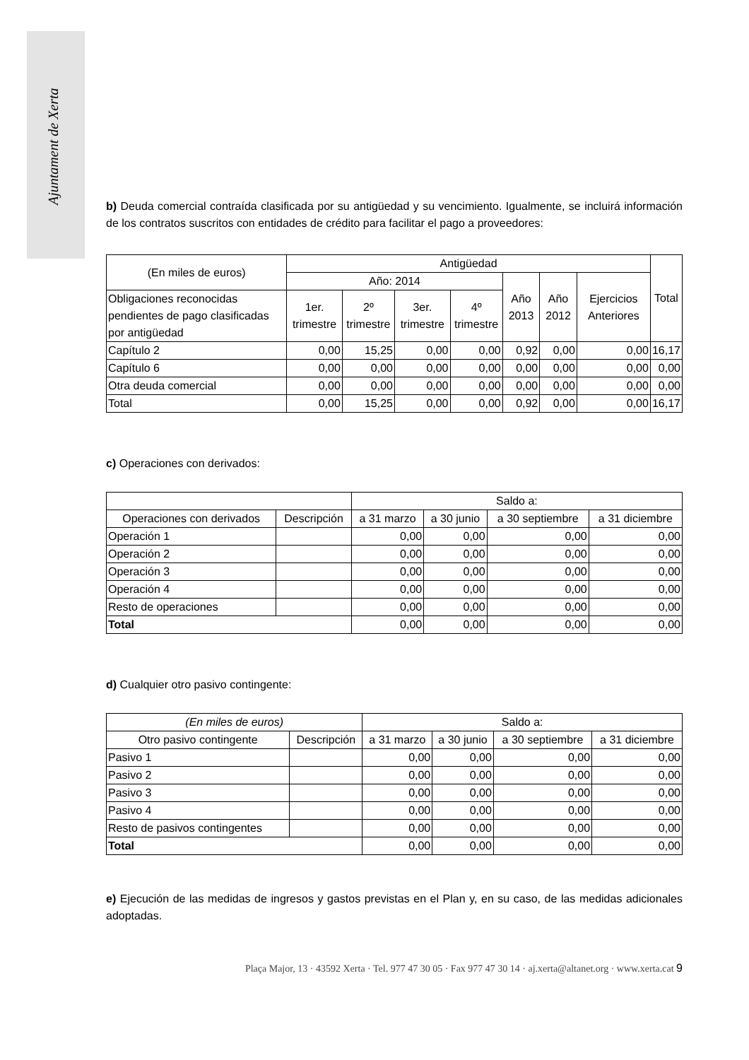Ajuntament de Xerta
b) Deuda comercial contraída clasificada por su antigüedad y su vencimiento. Igualmente, se incluirá información de los contratos suscritos con entidades de crédito para facilitar el pago a proveedores:
| (En miles de euros) | Antigüedad | | | | | | | Total |
| --- | --- | --- | --- | --- | --- | --- | --- | --- |
| | Año: 2014 | | | | Año 2013 | Año 2012 | Ejercicios Anteriores | |
| Obligaciones reconocidas pendientes de pago clasificadas por antigüedad | 1er. trimestre | 2º trimestre | 3er. trimestre | 4º trimestre | | | | |
| Capítulo 2 | 0,00 | 15,25 | 0,00 | 0,00 | 0,92 | 0,00 | 0,00 | 16,17 |
| Capítulo 6 | 0,00 | 0,00 | 0,00 | 0,00 | 0,00 | 0,00 | 0,00 | 0,00 |
| Otra deuda comercial | 0,00 | 0,00 | 0,00 | 0,00 | 0,00 | 0,00 | 0,00 | 0,00 |
| Total | 0,00 | 15,25 | 0,00 | 0,00 | 0,92 | 0,00 | 0,00 | 16,17 |
c) Operaciones con derivados:
| | | Saldo a: | | | |
| Operaciones con derivados | Descripción | a 31 marzo | a 30 junio | a 30 septiembre | a 31 diciembre |
| Operación 1 | | 0,00 | 0,00 | 0,00 | 0,00 |
| Operación 2 | | 0,00 | 0,00 | 0,00 | 0,00 |
| Operación 3 | | 0,00 | 0,00 | 0,00 | 0,00 |
| Operación 4 | | 0,00 | 0,00 | 0,00 | 0,00 |
| Resto de operaciones | | 0,00 | 0,00 | 0,00 | 0,00 |
| Total | | 0,00 | 0,00 | 0,00 | 0,00 |
d) Cualquier otro pasivo contingente:
| (En miles de euros) | | Saldo a: | | | |
| --- | --- | --- | --- | --- | --- |
| Otro pasivo contingente | Descripción | a 31 marzo | a 30 junio | a 30 septiembre | a 31 diciembre |
| Pasivo 1 | | 0,00 | 0,00 | 0,00 | 0,00 |
| Pasivo 2 | | 0,00 | 0,00 | 0,00 | 0,00 |
| Pasivo 3 | | 0,00 | 0,00 | 0,00 | 0,00 |
| Pasivo 4 | | 0,00 | 0,00 | 0,00 | 0,00 |
| Resto de pasivos contingentes | | 0,00 | 0,00 | 0,00 | 0,00 |
| Total | | 0,00 | 0,00 | 0,00 | 0,00 |
e) Ejecución de las medidas de ingresos y gastos previstas en el Plan y, en su caso, de las medidas adicionales adoptadas.
Plaça Major, 13 · 43592 Xerta · Tel. 977 47 30 05 · Fax 977 47 30 14 · aj.xerta@altanet.org · www.xerta.cat 9